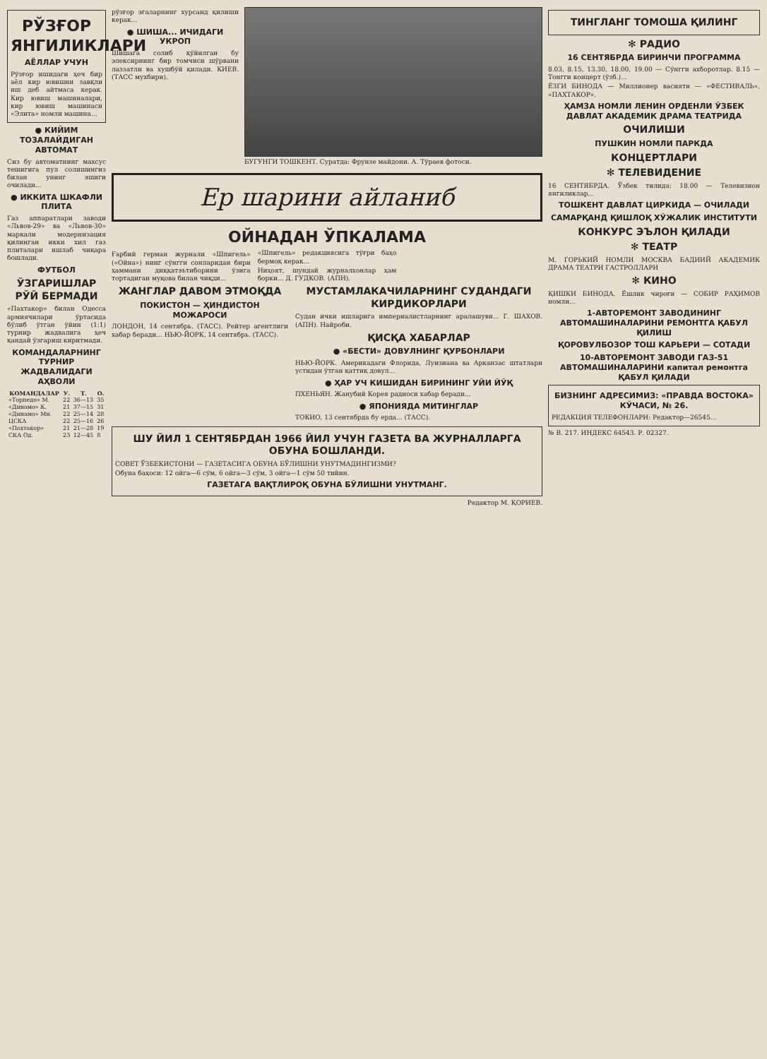РЎЗҒОР ЯНГИЛИКЛАРИ
АЁЛЛАР УЧУН
Рўзғор ишидаги ҳеч бир аёл кир ювишни завқли иш деб айтмаса керак. Кир ювиш машиналари, кир ювиш машинаси «Элита» номли машина...
● КИЙИМ ТОЗАЛАЙДИГАН АВТОМАТ
Сиз бу автоматнинг махсус тешигига пул солишингиз билан унинг эшиги очилади...
● ИККИТА ШКАФЛИ ПЛИТА
Газ аппаратлари заводи «Львов-29» ва «Львов-30» маркали модернизация қилинган икки хил газ плиталари ишлаб чиқара бошлади.
ФУТБОЛ
ЎЗГАРИШЛАР РЎЙ БЕРМАДИ
«Пахтакор» билан Одесса армиячилари ўртасида бўлиб ўтган ўйин (1:1) турнир жадвалига ҳеч қандай ўзгариш киритмади.
КОМАНДАЛАРНИНГ ТУРНИР ЖАДВАЛИДАГИ АҲВОЛИ
| КОМАНДАЛАР | У. | Т. | О. |
| --- | --- | --- | --- |
| «Торпедо» М. | 22 | 36—13 | 35 |
| «Динамо» К. | 21 | 37—15 | 31 |
| «Динамо» Мн. | 22 | 25—14 | 28 |
| ЦСКА | 22 | 25—16 | 26 |
| «Пахтакор» | 21 | 21—28 | 19 |
| СКА Од. | 23 | 12—45 | 8 |
рўзғор эгаларнинг хурсанд қилиши керак...
● ШИША... ИЧИДАГИ УКРОП
Шишага солиб қўйилган бу элексирнинг бир томчиси шўрвани лаззатли ва хушбўй қилади. КИЕВ. (ТАСС мухбири).
БУГУНГИ ТОШКЕНТ. Суратда: Фрунзе майдони. А. Тўраев фотоси.
Ер шарини айланиб
ОЙНАДАН ЎПКАЛАМА
Ғарбий герман журнали «Шпигель» («Ойна») нинг сўнгги сонларидан бири ҳаммани диққатэътиборини ўзига тортадиган муқова билан чиқди...
«Шпигель» редакциясига тўғри баҳо бермоқ керак...
Ниҳоят, шундай журналхонлар ҳам борки... Д. ГУДКОВ. (АПН).
ЖАНГЛАР ДАВОМ ЭТМОҚДА
ПОКИСТОН — ҲИНДИСТОН МОЖАРОСИ
ЛОНДОН, 14 сентябрь. (ТАСС). Рейтер агентлиги хабар беради... НЬЮ-ЙОРК, 14 сентябрь. (ТАСС).
МУСТАМЛАКАЧИЛАРНИНГ СУДАНДАГИ КИРДИКОРЛАРИ
Судан ички ишларига империалистларнинг аралашуви... Г. ШАХОВ. (АПН). Найроби.
ҚИСҚА ХАБАРЛАР
● «БЕСТИ» ДОВУЛНИНГ ҚУРБОНЛАРИ
НЬЮ-ЙОРК. Америкадаги Флорида, Луизиана ва Арканзас штатлари устидан ўтган қаттиқ довул...
● ҲАР УЧ КИШИДАН БИРИНИНГ УЙИ ЙЎҚ
ПХЕНЬЯН. Жанубий Корея радиоси хабар беради...
● ЯПОНИЯДА МИТИНГЛАР
ТОКИО, 13 сентябрда бу ерда... (ТАСС).
ШУ ЙИЛ 1 СЕНТЯБРДАН 1966 ЙИЛ УЧУН ГАЗЕТА ВА ЖУРНАЛЛАРГА ОБУНА БОШЛАНДИ.
СОВЕТ ЎЗБЕКИСТОНИ — ГАЗЕТАСИГА ОБУНА БЎЛИШНИ УНУТМАДИНГИЗМИ?
Обуна баҳоси: 12 ойга—6 сўм, 6 ойга—3 сўм, 3 ойга—1 сўм 50 тийин.
ГАЗЕТАГА ВАҚТЛИРОҚ ОБУНА БЎЛИШНИ УНУТМАНГ.
Редактор М. ҚОРИЕВ.
ТИНГЛАНГ ТОМОША ҚИЛИНГ
✻ РАДИО
16 СЕНТЯБРДА БИРИНЧИ ПРОГРАММА
8.03, 8.15, 13.30, 18.00, 19.00 — Сўнгги ахборотлар. 8.15 — Тонгги концерт (ўзб.)...
ЁЗГИ БИНОДА — Миллионер васияти — «ФЕСТИВАЛЬ», «ПАХТАКОР».
ҲАМЗА НОМЛИ ЛЕНИН ОРДЕНЛИ ЎЗБЕК ДАВЛАТ АКАДЕМИК ДРАМА ТЕАТРИДА
ОЧИЛИШИ
ПУШКИН НОМЛИ ПАРКДА
КОНЦЕРТЛАРИ
✻ ТЕЛЕВИДЕНИЕ
16 СЕНТЯБРДА. Ўзбек тилида: 18.00 — Телевизион янгиликлар...
ТОШКЕНТ ДАВЛАТ ЦИРКИДА — ОЧИЛАДИ
САМАРҚАНД ҚИШЛОҚ ХЎЖАЛИК ИНСТИТУТИ
КОНКУРС ЭЪЛОН ҚИЛАДИ
✻ ТЕАТР
М. ГОРЬКИЙ НОМЛИ МОСКВА БАДИИЙ АКАДЕМИК ДРАМА ТЕАТРИ ГАСТРОЛЛАРИ
✻ КИНО
ҚИШКИ БИНОДА. Ёшлик чироғи — СОБИР РАҲИМОВ номли...
1-АВТОРЕМОНТ ЗАВОДИНИНГ АВТОМАШИНАЛАРИНИ РЕМОНТГА ҚАБУЛ ҚИЛИШ
ҚОРОВУЛБОЗОР ТОШ КАРЬЕРИ — СОТАДИ
10-АВТОРЕМОНТ ЗАВОДИ ГАЗ-51 АВТОМАШИНАЛАРИНИ капитал ремонтга ҚАБУЛ ҚИЛАДИ
БИЗНИНГ АДРЕСИМИЗ: «ПРАВДА ВОСТОКА» КЎЧАСИ, № 26.
РЕДАКЦИЯ ТЕЛЕФОНЛАРИ: Редактор—26545...
№ В. 217. ИНДЕКС 64543. Р. 02327.